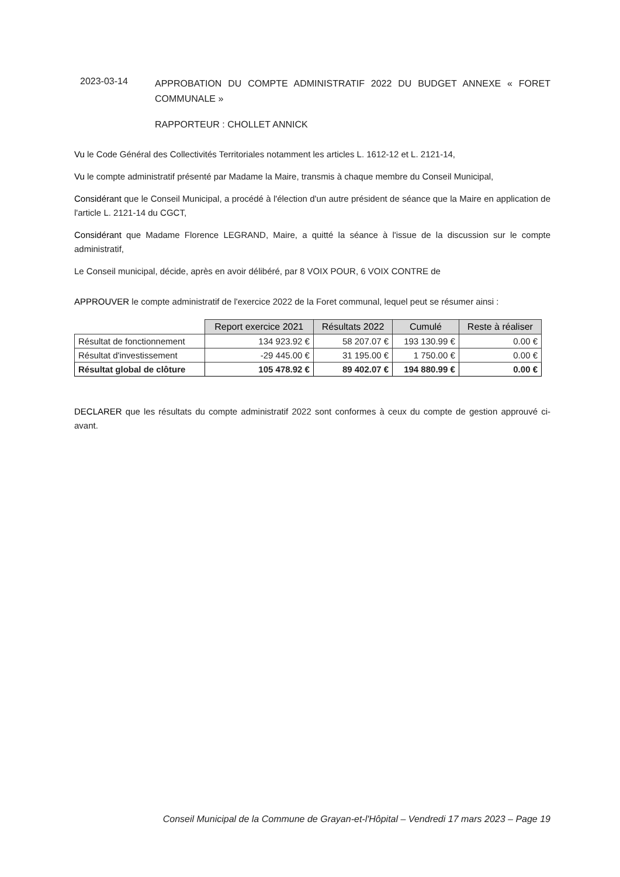2023-03-14
APPROBATION DU COMPTE ADMINISTRATIF 2022 DU BUDGET ANNEXE « FORET COMMUNALE »
RAPPORTEUR : CHOLLET ANNICK
Vu le Code Général des Collectivités Territoriales notamment les articles L. 1612-12 et L. 2121-14,
Vu le compte administratif présenté par Madame la Maire, transmis à chaque membre du Conseil Municipal,
Considérant que le Conseil Municipal, a procédé à l'élection d'un autre président de séance que la Maire en application de l'article L. 2121-14 du CGCT,
Considérant que Madame Florence LEGRAND, Maire, a quitté la séance à l'issue de la discussion sur le compte administratif,
Le Conseil municipal, décide, après en avoir délibéré, par 8 VOIX POUR, 6 VOIX CONTRE de
APPROUVER le compte administratif de l'exercice 2022 de la Foret communal, lequel peut se résumer ainsi :
| | Report exercice 2021 | Résultats 2022 | Cumulé | Reste à réaliser |
| Résultat de fonctionnement | 134 923.92 € | 58 207.07 € | 193 130.99 € | 0.00 € |
| Résultat d'investissement | -29 445.00 € | 31 195.00 € | 1 750.00 € | 0.00 € |
| Résultat global de clôture | 105 478.92 € | 89 402.07 € | 194 880.99 € | 0.00 € |
DECLARER que les résultats du compte administratif 2022 sont conformes à ceux du compte de gestion approuvé ci-avant.
Conseil Municipal de la Commune de Grayan-et-l'Hôpital – Vendredi 17 mars 2023 – Page 19